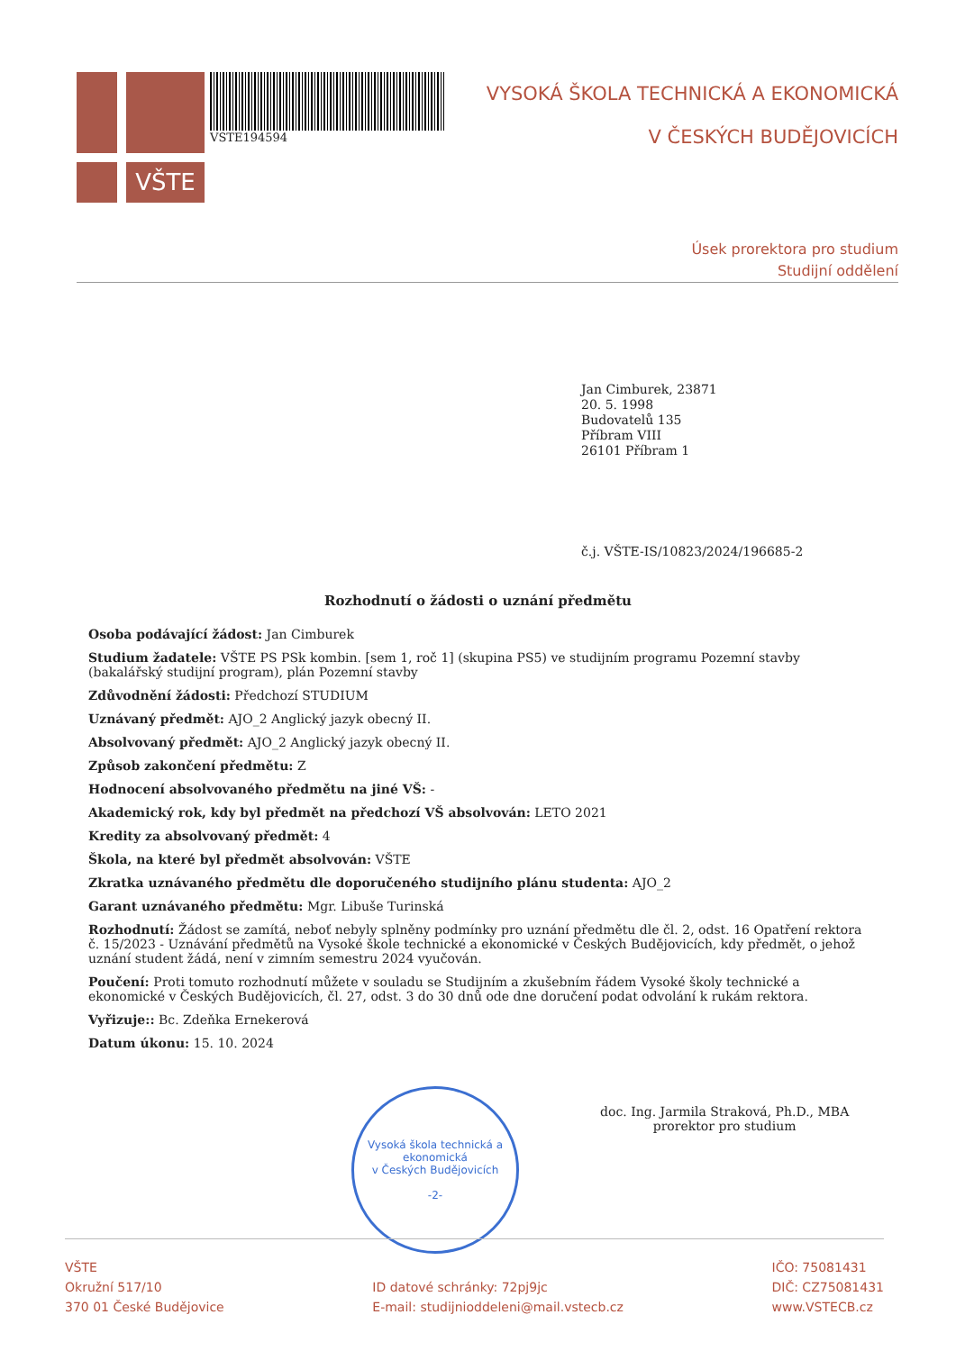VŠTE
VSTE194594
VYSOKÁ ŠKOLA TECHNICKÁ A EKONOMICKÁ
V ČESKÝCH BUDĚJOVICÍCH
Úsek prorektora pro studium
Studijní oddělení
Jan Cimburek, 23871
20. 5. 1998
Budovatelů 135
Příbram VIII
26101 Příbram 1
č.j. VŠTE-IS/10823/2024/196685-2
Rozhodnutí o žádosti o uznání předmětu
Osoba podávající žádost: Jan Cimburek
Studium žadatele: VŠTE PS PSk kombin. [sem 1, roč 1] (skupina PS5) ve studijním programu Pozemní stavby (bakalářský studijní program), plán Pozemní stavby
Zdůvodnění žádosti: Předchozí STUDIUM
Uznávaný předmět: AJO_2 Anglický jazyk obecný II.
Absolvovaný předmět: AJO_2 Anglický jazyk obecný II.
Způsob zakončení předmětu: Z
Hodnocení absolvovaného předmětu na jiné VŠ: -
Akademický rok, kdy byl předmět na předchozí VŠ absolvován: LETO 2021
Kredity za absolvovaný předmět: 4
Škola, na které byl předmět absolvován: VŠTE
Zkratka uznávaného předmětu dle doporučeného studijního plánu studenta: AJO_2
Garant uznávaného předmětu: Mgr. Libuše Turinská
Rozhodnutí: Žádost se zamítá, neboť nebyly splněny podmínky pro uznání předmětu dle čl. 2, odst. 16 Opatření rektora č. 15/2023 - Uznávání předmětů na Vysoké škole technické a ekonomické v Českých Budějovicích, kdy předmět, o jehož uznání student žádá, není v zimním semestru 2024 vyučován.
Poučení: Proti tomuto rozhodnutí můžete v souladu se Studijním a zkušebním řádem Vysoké školy technické a ekonomické v Českých Budějovicích, čl. 27, odst. 3 do 30 dnů ode dne doručení podat odvolání k rukám rektora.
Vyřizuje:: Bc. Zdeňka Ernekerová
Datum úkonu: 15. 10. 2024
Vysoká škola technická a ekonomická
v Českých Budějovicích
-2-
doc. Ing. Jarmila Straková, Ph.D., MBA
prorektor pro studium
VŠTE
Okružní 517/10
370 01 České Budějovice
ID datové schránky: 72pj9jc
E-mail: studijnioddeleni@mail.vstecb.cz
IČO: 75081431
DIČ: CZ75081431
www.VSTECB.cz